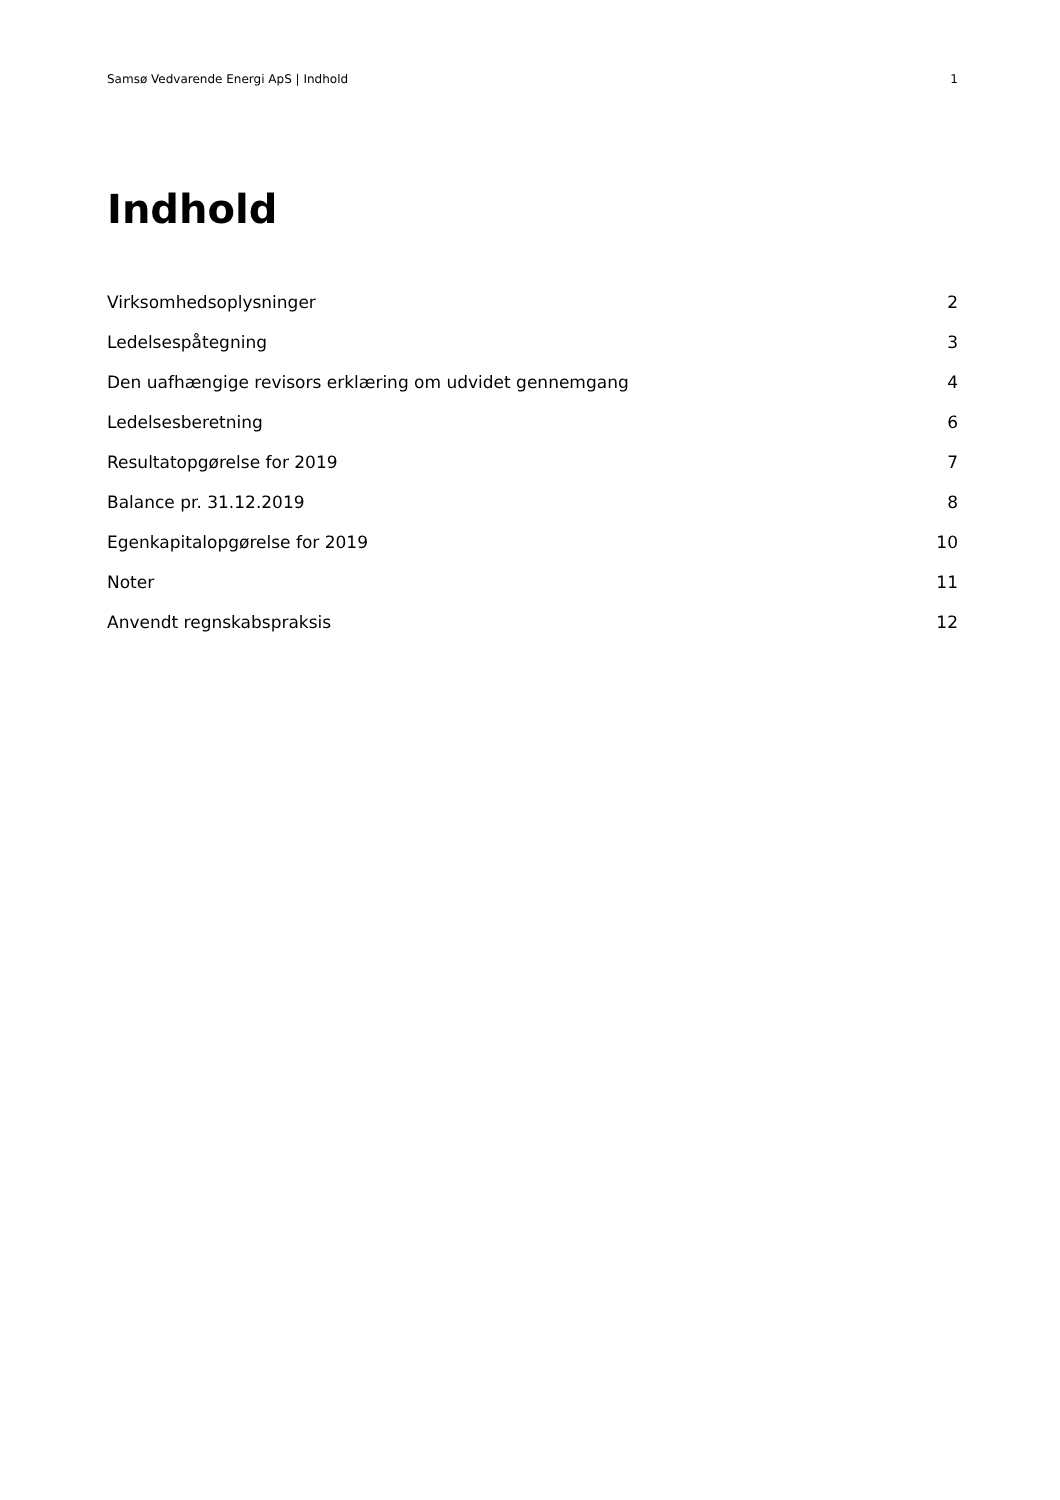Samsø Vedvarende Energi ApS | Indhold 1
Indhold
Virksomhedsoplysninger 2
Ledelsespåtegning 3
Den uafhængige revisors erklæring om udvidet gennemgang 4
Ledelsesberetning 6
Resultatopgørelse for 2019 7
Balance pr. 31.12.2019 8
Egenkapitalopgørelse for 2019 10
Noter 11
Anvendt regnskabspraksis 12